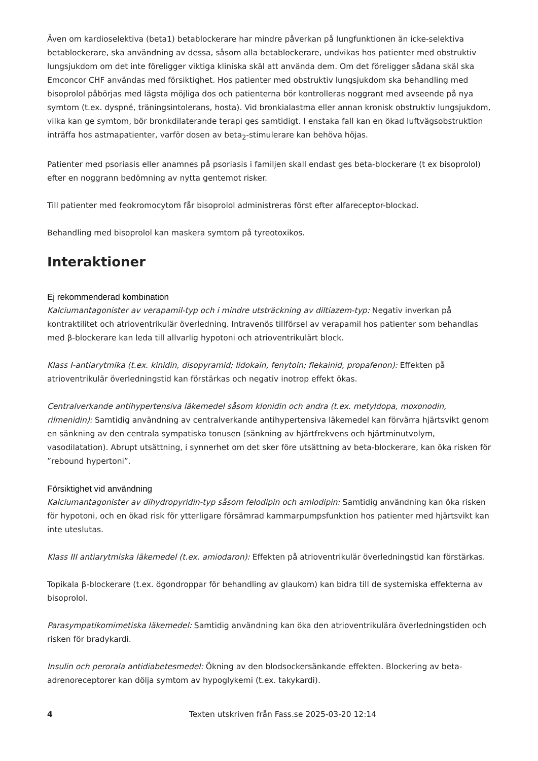Även om kardioselektiva (beta1) betablockerare har mindre påverkan på lungfunktionen än icke-selektiva betablockerare, ska användning av dessa, såsom alla betablockerare, undvikas hos patienter med obstruktiv lungsjukdom om det inte föreligger viktiga kliniska skäl att använda dem. Om det föreligger sådana skäl ska Emconcor CHF användas med försiktighet. Hos patienter med obstruktiv lungsjukdom ska behandling med bisoprolol påbörjas med lägsta möjliga dos och patienterna bör kontrolleras noggrant med avseende på nya symtom (t.ex. dyspné, träningsintolerans, hosta). Vid bronkialastma eller annan kronisk obstruktiv lungsjukdom, vilka kan ge symtom, bör bronkdilaterande terapi ges samtidigt. I enstaka fall kan en ökad luftvägsobstruktion inträffa hos astmapatienter, varför dosen av beta<sub>2</sub>-stimulerare kan behöva höjas.
Patienter med psoriasis eller anamnes på psoriasis i familjen skall endast ges beta-blockerare (t ex bisoprolol) efter en noggrann bedömning av nytta gentemot risker.
Till patienter med feokromocytom får bisoprolol administreras först efter alfareceptor-blockad.
Behandling med bisoprolol kan maskera symtom på tyreotoxikos.
Interaktioner
Ej rekommenderad kombination
Kalciumantagonister av verapamil-typ och i mindre utsträckning av diltiazem-typ: Negativ inverkan på kontraktilitet och atrioventrikulär överledning. Intravenös tillförsel av verapamil hos patienter som behandlas med β-blockerare kan leda till allvarlig hypotoni och atrioventrikulärt block.
Klass I-antiarytmika (t.ex. kinidin, disopyramid; lidokain, fenytoin; flekainid, propafenon): Effekten på atrioventrikulär överledningstid kan förstärkas och negativ inotrop effekt ökas.
Centralverkande antihypertensiva läkemedel såsom klonidin och andra (t.ex. metyldopa, moxonodin, rilmenidin): Samtidig användning av centralverkande antihypertensiva läkemedel kan förvärra hjärtsvikt genom en sänkning av den centrala sympatiska tonusen (sänkning av hjärtfrekvens och hjärtminutvolym, vasodilatation). Abrupt utsättning, i synnerhet om det sker före utsättning av beta-blockerare, kan öka risken för ”rebound hypertoni”.
Försiktighet vid användning
Kalciumantagonister av dihydropyridin-typ såsom felodipin och amlodipin: Samtidig användning kan öka risken för hypotoni, och en ökad risk för ytterligare försämrad kammarpumpsfunktion hos patienter med hjärtsvikt kan inte uteslutas.
Klass III antiarytmiska läkemedel (t.ex. amiodaron): Effekten på atrioventrikulär överledningstid kan förstärkas.
Topikala β-blockerare (t.ex. ögondroppar för behandling av glaukom) kan bidra till de systemiska effekterna av bisoprolol.
Parasympatikomimetiska läkemedel: Samtidig användning kan öka den atrioventrikulära överledningstiden och risken för bradykardi.
Insulin och perorala antidiabetesmedel: Ökning av den blodsockersänkande effekten. Blockering av beta-adrenoreceptorer kan dölja symtom av hypoglykemi (t.ex. takykardi).
4 Texten utskriven från Fass.se 2025-03-20 12:14